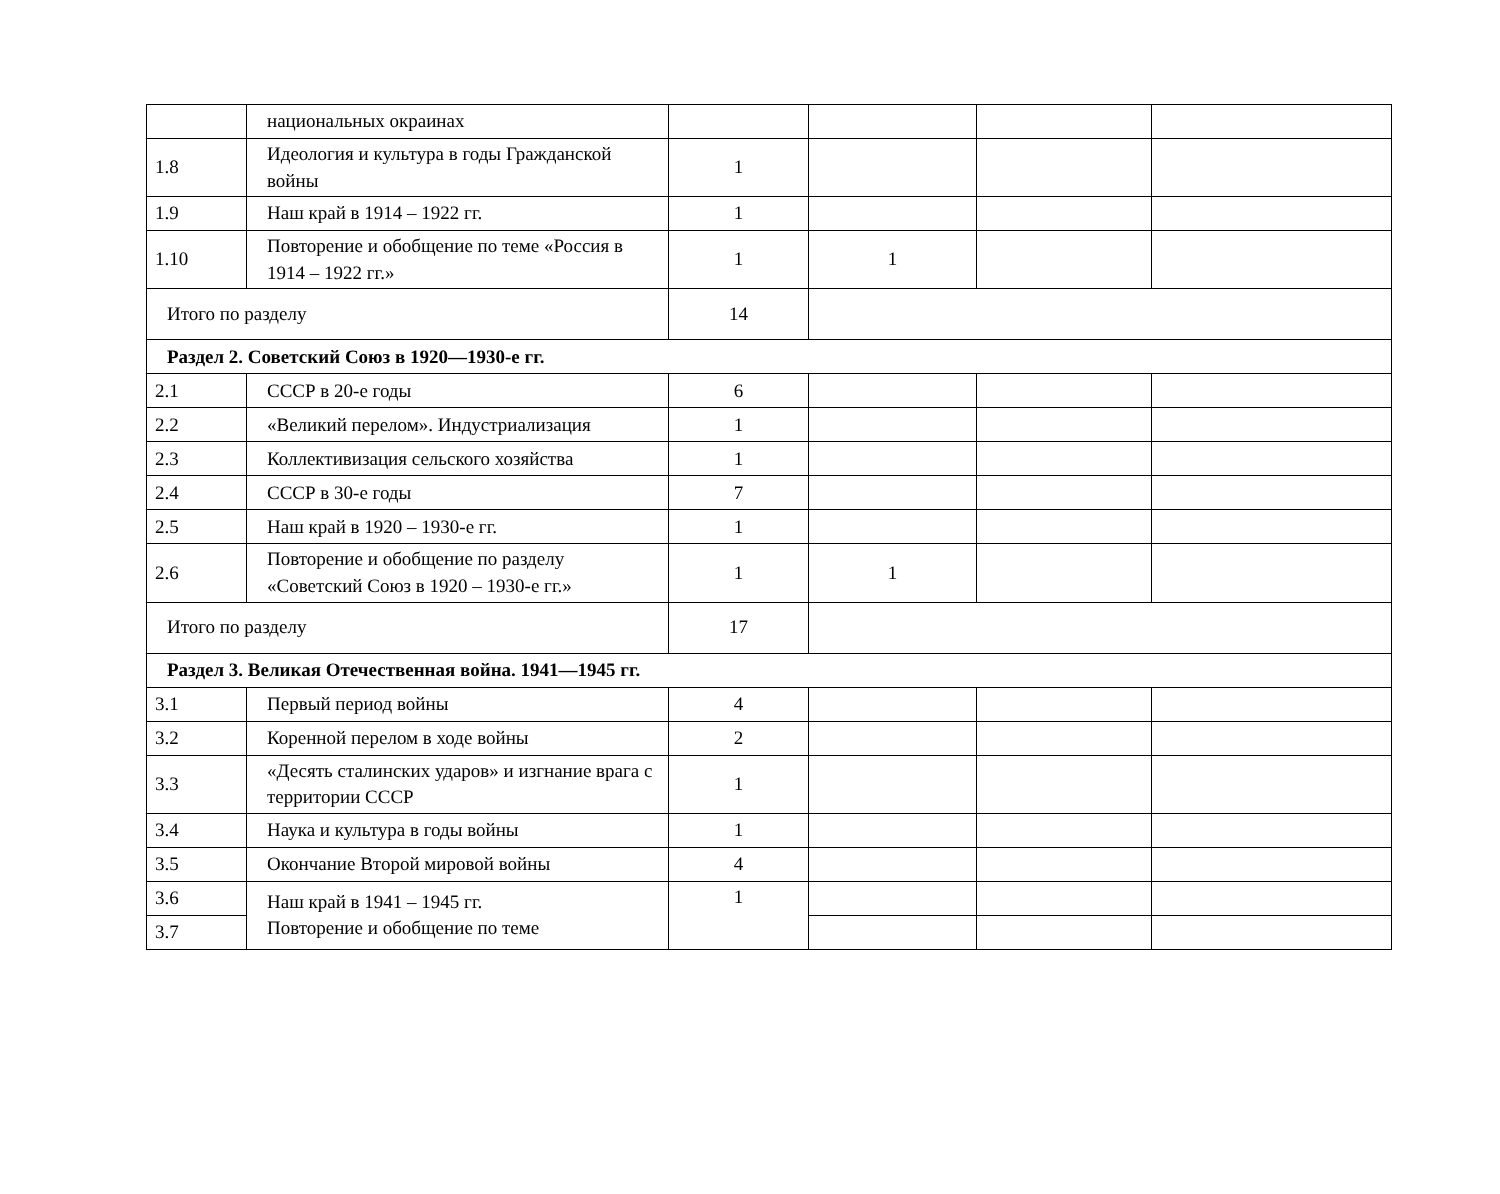| | национальных окраинах | | | | |
| 1.8 | Идеология и культура в годы Гражданской войны | 1 | | | |
| 1.9 | Наш край в 1914 – 1922 гг. | 1 | | | |
| 1.10 | Повторение и обобщение по теме «Россия в 1914 – 1922 гг.» | 1 | 1 | | |
| Итого по разделу | | 14 | | | |
| Раздел 2. Советский Союз в 1920—1930-е гг. | | | | | |
| 2.1 | СССР в 20-е годы | 6 | | | |
| 2.2 | «Великий перелом». Индустриализация | 1 | | | |
| 2.3 | Коллективизация сельского хозяйства | 1 | | | |
| 2.4 | СССР в 30-е годы | 7 | | | |
| 2.5 | Наш край в 1920 – 1930-е гг. | 1 | | | |
| 2.6 | Повторение и обобщение по разделу «Советский Союз в 1920 – 1930-е гг.» | 1 | 1 | | |
| Итого по разделу | | 17 | | | |
| Раздел 3. Великая Отечественная война. 1941—1945 гг. | | | | | |
| 3.1 | Первый период войны | 4 | | | |
| 3.2 | Коренной перелом в ходе войны | 2 | | | |
| 3.3 | «Десять сталинских ударов» и изгнание врага с территории СССР | 1 | | | |
| 3.4 | Наука и культура в годы войны | 1 | | | |
| 3.5 | Окончание Второй мировой войны | 4 | | | |
| 3.6 | Наш край в 1941 – 1945 гг. Повторение и обобщение по теме | 1 | | | |
| 3.7 | | | | | |